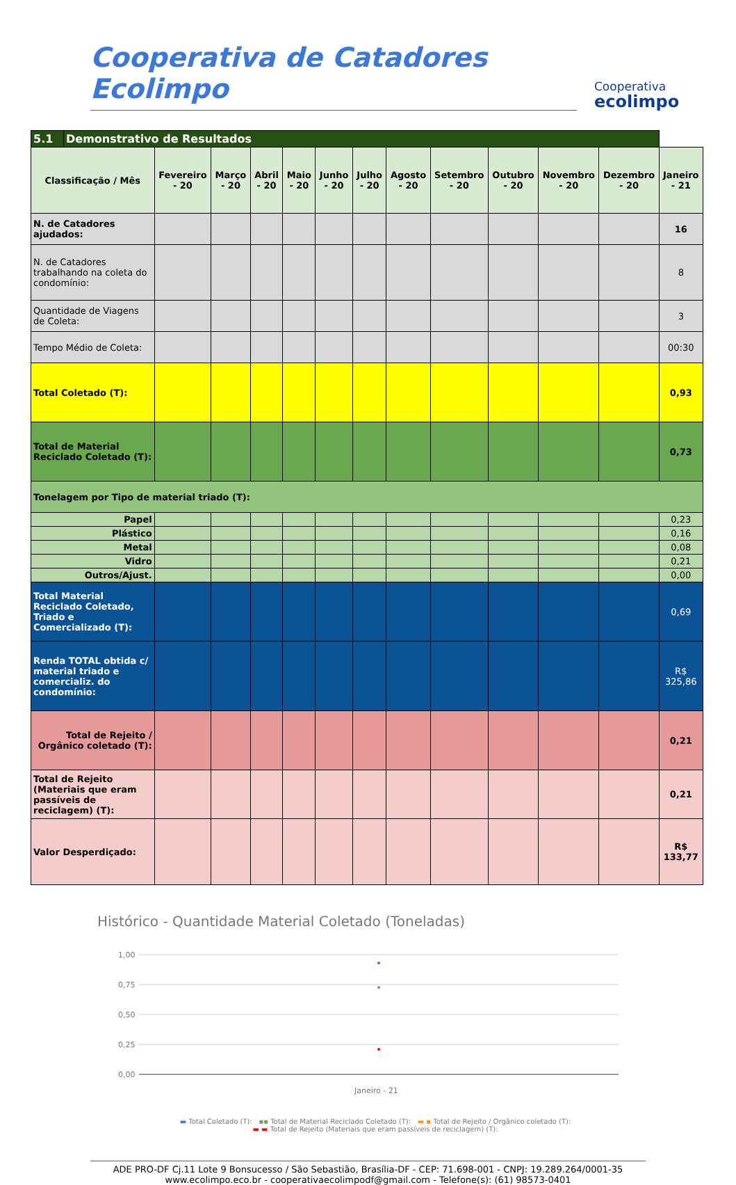Cooperativa de Catadores Ecolimpo
Cooperativa
ecolimpo
| 5.1 | Demonstrativo de Resultados | | | | | | | | | | | | |
| Classificação / Mês | | Fevereiro - 20 | Março - 20 | Abril - 20 | Maio - 20 | Junho - 20 | Julho - 20 | Agosto - 20 | Setembro - 20 | Outubro - 20 | Novembro - 20 | Dezembro - 20 | Janeiro - 21 |
| N. de Catadores ajudados: | | | | | | | | | | | | | 16 |
| N. de Catadores trabalhando na coleta do condomínio: | | | | | | | | | | | | | 8 |
| Quantidade de Viagens de Coleta: | | | | | | | | | | | | | 3 |
| Tempo Médio de Coleta: | | | | | | | | | | | | | 00:30 |
| Total Coletado (T): | | | | | | | | | | | | | 0,93 |
| Total de Material Reciclado Coletado (T): | | | | | | | | | | | | | 0,73 |
| Tonelagem por Tipo de material triado (T): | | | | | | | | | | | | | |
| Papel | | | | | | | | | | | | | 0,23 |
| Plástico | | | | | | | | | | | | | 0,16 |
| Metal | | | | | | | | | | | | | 0,08 |
| Vidro | | | | | | | | | | | | | 0,21 |
| Outros/Ajust. | | | | | | | | | | | | | 0,00 |
| Total Material Reciclado Coletado, Triado e Comercializado (T): | | | | | | | | | | | | | 0,69 |
| Renda TOTAL obtida c/ material triado e comercializ. do condomínio: | | | | | | | | | | | | | R$ 325,86 |
| Total de Rejeito / Orgânico coletado (T): | | | | | | | | | | | | | 0,21 |
| Total de Rejeito (Materiais que eram passíveis de reciclagem) (T): | | | | | | | | | | | | | 0,21 |
| Valor Desperdiçado: | | | | | | | | | | | | | R$ 133,77 |
Histórico - Quantidade Material Coletado (Toneladas)
1,00
0,75
0,50
0,25
0,00
Janeiro - 21
▬ Total Coletado (T): ▪▪ Total de Material Reciclado Coletado (T): ▬ ▪ Total de Rejeito / Orgânico coletado (T):
▬ ▬ Total de Rejeito (Materiais que eram passíveis de reciclagem) (T):
ADE PRO-DF Cj.11 Lote 9 Bonsucesso / São Sebastião, Brasília-DF - CEP: 71.698-001 - CNPJ: 19.289.264/0001-35
www.ecolimpo.eco.br - cooperativaecolimpodf@gmail.com - Telefone(s): (61) 98573-0401